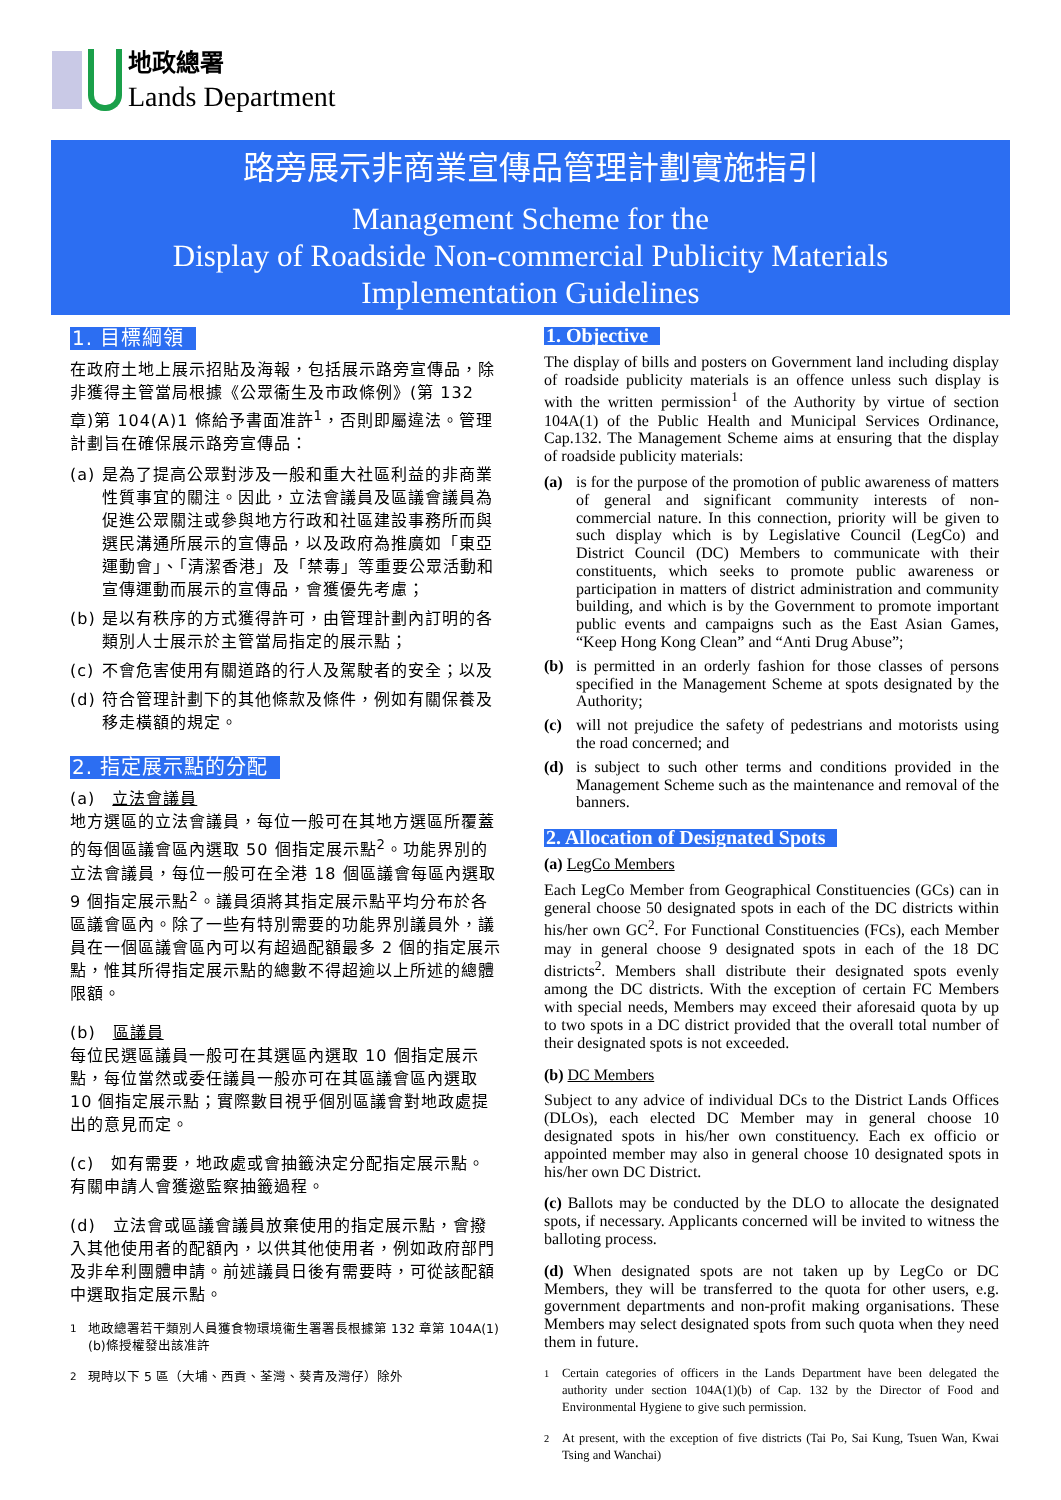地政總署
Lands Department
路旁展示非商業宣傳品管理計劃實施指引
Management Scheme for the
Display of Roadside Non-commercial Publicity Materials
Implementation Guidelines
1. 目標綱領
在政府土地上展示招貼及海報，包括展示路旁宣傳品，除非獲得主管當局根據《公眾衞生及市政條例》(第 132 章)第 104(A)1 條給予書面准許<sup>1</sup>，否則即屬違法。管理計劃旨在確保展示路旁宣傳品：
(a) 是為了提高公眾對涉及一般和重大社區利益的非商業性質事宜的關注。因此，立法會議員及區議會議員為促進公眾關注或參與地方行政和社區建設事務所而與選民溝通所展示的宣傳品，以及政府為推廣如「東亞運動會」、「清潔香港」及「禁毒」等重要公眾活動和宣傳運動而展示的宣傳品，會獲優先考慮；
(b) 是以有秩序的方式獲得許可，由管理計劃內訂明的各類別人士展示於主管當局指定的展示點；
(c) 不會危害使用有關道路的行人及駕駛者的安全；以及
(d) 符合管理計劃下的其他條款及條件，例如有關保養及移走橫額的規定。
2. 指定展示點的分配
(a)　立法會議員
地方選區的立法會議員，每位一般可在其地方選區所覆蓋的每個區議會區內選取 50 個指定展示點<sup>2</sup>。功能界別的立法會議員，每位一般可在全港 18 個區議會每區內選取 9 個指定展示點<sup>2</sup>。議員須將其指定展示點平均分布於各區議會區內。除了一些有特別需要的功能界別議員外，議員在一個區議會區內可以有超過配額最多 2 個的指定展示點，惟其所得指定展示點的總數不得超逾以上所述的總體限額。
(b)　區議員
每位民選區議員一般可在其選區內選取 10 個指定展示點，每位當然或委任議員一般亦可在其區議會區內選取 10 個指定展示點；實際數目視乎個別區議會對地政處提出的意見而定。
(c)　如有需要，地政處或會抽籤決定分配指定展示點。有關申請人會獲邀監察抽籤過程。
(d)　立法會或區議會議員放棄使用的指定展示點，會撥入其他使用者的配額內，以供其他使用者，例如政府部門及非牟利團體申請。前述議員日後有需要時，可從該配額中選取指定展示點。
<sup>1</sup> 地政總署若干類別人員獲食物環境衞生署署長根據第 132 章第 104A(1)(b)條授權發出該准許
<sup>2</sup> 現時以下 5 區（大埔、西貢、荃灣、葵青及灣仔）除外
1. Objective
The display of bills and posters on Government land including display of roadside publicity materials is an offence unless such display is with the written permission<sup>1</sup> of the Authority by virtue of section 104A(1) of the Public Health and Municipal Services Ordinance, Cap.132. The Management Scheme aims at ensuring that the display of roadside publicity materials:
(a) is for the purpose of the promotion of public awareness of matters of general and significant community interests of non-commercial nature. In this connection, priority will be given to such display which is by Legislative Council (LegCo) and District Council (DC) Members to communicate with their constituents, which seeks to promote public awareness or participation in matters of district administration and community building, and which is by the Government to promote important public events and campaigns such as the East Asian Games, “Keep Hong Kong Clean” and “Anti Drug Abuse”;
(b) is permitted in an orderly fashion for those classes of persons specified in the Management Scheme at spots designated by the Authority;
(c) will not prejudice the safety of pedestrians and motorists using the road concerned; and
(d) is subject to such other terms and conditions provided in the Management Scheme such as the maintenance and removal of the banners.
2. Allocation of Designated Spots
(a) LegCo Members
Each LegCo Member from Geographical Constituencies (GCs) can in general choose 50 designated spots in each of the DC districts within his/her own GC<sup>2</sup>. For Functional Constituencies (FCs), each Member may in general choose 9 designated spots in each of the 18 DC districts<sup>2</sup>. Members shall distribute their designated spots evenly among the DC districts. With the exception of certain FC Members with special needs, Members may exceed their aforesaid quota by up to two spots in a DC district provided that the overall total number of their designated spots is not exceeded.
(b) DC Members
Subject to any advice of individual DCs to the District Lands Offices (DLOs), each elected DC Member may in general choose 10 designated spots in his/her own constituency. Each ex officio or appointed member may also in general choose 10 designated spots in his/her own DC District.
(c) Ballots may be conducted by the DLO to allocate the designated spots, if necessary. Applicants concerned will be invited to witness the balloting process.
(d) When designated spots are not taken up by LegCo or DC Members, they will be transferred to the quota for other users, e.g. government departments and non-profit making organisations. These Members may select designated spots from such quota when they need them in future.
<sup>1</sup> Certain categories of officers in the Lands Department have been delegated the authority under section 104A(1)(b) of Cap. 132 by the Director of Food and Environmental Hygiene to give such permission.
<sup>2</sup> At present, with the exception of five districts (Tai Po, Sai Kung, Tsuen Wan, Kwai Tsing and Wanchai)